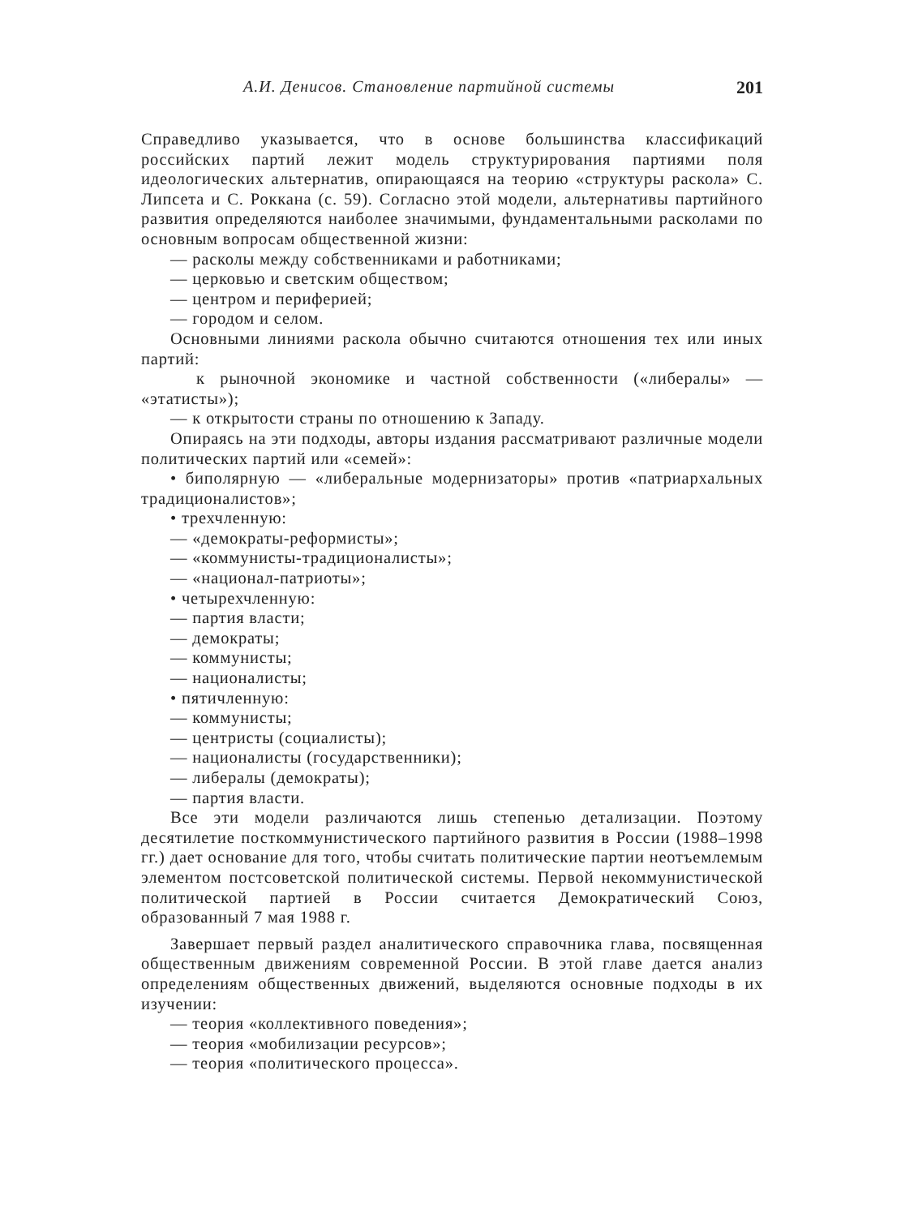А.И. Денисов. Становление партийной системы 201
Справедливо указывается, что в основе большинства классификаций российских партий лежит модель структурирования партиями поля идеологических альтернатив, опирающаяся на теорию «структуры раскола» С. Липсета и С. Роккана (с. 59). Согласно этой модели, альтернативы партийного развития определяются наиболее значимыми, фундаментальными расколами по основным вопросам общественной жизни:
— расколы между собственниками и работниками;
— церковью и светским обществом;
— центром и периферией;
— городом и селом.
Основными линиями раскола обычно считаются отношения тех или иных партий:
к рыночной экономике и частной собственности («либералы» — «этатисты»);
— к открытости страны по отношению к Западу.
Опираясь на эти подходы, авторы издания рассматривают различные модели политических партий или «семей»:
• биполярную — «либеральные модернизаторы» против «патриархальных традиционалистов»;
• трехчленную:
— «демократы-реформисты»;
— «коммунисты-традиционалисты»;
— «национал-патриоты»;
• четырехчленную:
— партия власти;
— демократы;
— коммунисты;
— националисты;
• пятичленную:
— коммунисты;
— центристы (социалисты);
— националисты (государственники);
— либералы (демократы);
— партия власти.
Все эти модели различаются лишь степенью детализации. Поэтому десятилетие посткоммунистического партийного развития в России (1988–1998 гг.) дает основание для того, чтобы считать политические партии неотъемлемым элементом постсоветской политической системы. Первой некоммунистической политической партией в России считается Демократический Союз, образованный 7 мая 1988 г.
Завершает первый раздел аналитического справочника глава, посвященная общественным движениям современной России. В этой главе дается анализ определениям общественных движений, выделяются основные подходы в их изучении:
— теория «коллективного поведения»;
— теория «мобилизации ресурсов»;
— теория «политического процесса».